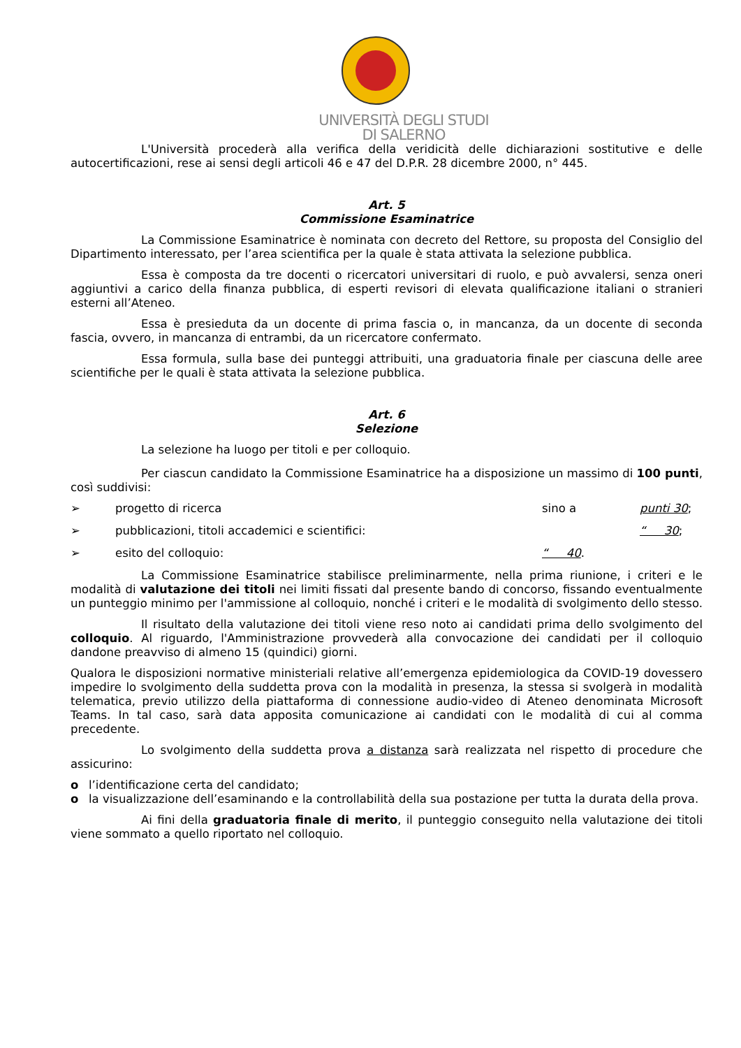UNIVERSITÀ DEGLI STUDI
DI SALERNO
L'Università procederà alla verifica della veridicità delle dichiarazioni sostitutive e delle autocertificazioni, rese ai sensi degli articoli 46 e 47 del D.P.R. 28 dicembre 2000, n° 445.
Art. 5
Commissione Esaminatrice
La Commissione Esaminatrice è nominata con decreto del Rettore, su proposta del Consiglio del Dipartimento interessato, per l’area scientifica per la quale è stata attivata la selezione pubblica.
Essa è composta da tre docenti o ricercatori universitari di ruolo, e può avvalersi, senza oneri aggiuntivi a carico della finanza pubblica, di esperti revisori di elevata qualificazione italiani o stranieri esterni all’Ateneo.
Essa è presieduta da un docente di prima fascia o, in mancanza, da un docente di seconda fascia, ovvero, in mancanza di entrambi, da un ricercatore confermato.
Essa formula, sulla base dei punteggi attribuiti, una graduatoria finale per ciascuna delle aree scientifiche per le quali è stata attivata la selezione pubblica.
Art. 6
Selezione
La selezione ha luogo per titoli e per colloquio.
Per ciascun candidato la Commissione Esaminatrice ha a disposizione un massimo di 100 punti, così suddivisi:
➢ progetto di ricerca sino a punti 30;
➢ pubblicazioni, titoli accademici e scientifici: “ 30;
➢ esito del colloquio: “ 40.
La Commissione Esaminatrice stabilisce preliminarmente, nella prima riunione, i criteri e le modalità di valutazione dei titoli nei limiti fissati dal presente bando di concorso, fissando eventualmente un punteggio minimo per l'ammissione al colloquio, nonché i criteri e le modalità di svolgimento dello stesso.
Il risultato della valutazione dei titoli viene reso noto ai candidati prima dello svolgimento del colloquio. Al riguardo, l'Amministrazione provvederà alla convocazione dei candidati per il colloquio dandone preavviso di almeno 15 (quindici) giorni.
Qualora le disposizioni normative ministeriali relative all’emergenza epidemiologica da COVID-19 dovessero impedire lo svolgimento della suddetta prova con la modalità in presenza, la stessa si svolgerà in modalità telematica, previo utilizzo della piattaforma di connessione audio-video di Ateneo denominata Microsoft Teams. In tal caso, sarà data apposita comunicazione ai candidati con le modalità di cui al comma precedente.
Lo svolgimento della suddetta prova a distanza sarà realizzata nel rispetto di procedure che assicurino:
o l’identificazione certa del candidato;
o la visualizzazione dell’esaminando e la controllabilità della sua postazione per tutta la durata della prova.
Ai fini della graduatoria finale di merito, il punteggio conseguito nella valutazione dei titoli viene sommato a quello riportato nel colloquio.